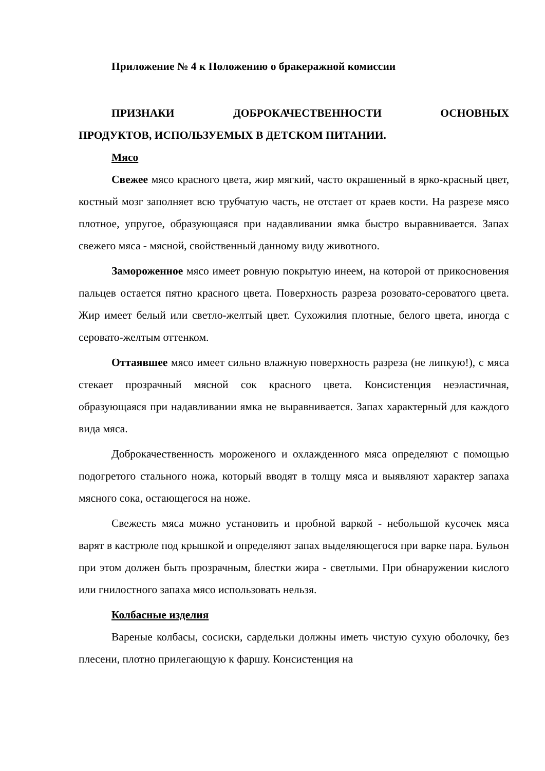Приложение № 4 к Положению о бракеражной комиссии
ПРИЗНАКИ ДОБРОКАЧЕСТВЕННОСТИ ОСНОВНЫХ
ПРОДУКТОВ, ИСПОЛЬЗУЕМЫХ В ДЕТСКОМ ПИТАНИИ.
Мясо
Свежее мясо красного цвета, жир мягкий, часто окрашенный в ярко-красный цвет, костный мозг заполняет всю трубчатую часть, не отстает от краев кости. На разрезе мясо плотное, упругое, образующаяся при надавливании ямка быстро выравнивается. Запах свежего мяса - мясной, свойственный данному виду животного.
Замороженное мясо имеет ровную покрытую инеем, на которой от прикосновения пальцев остается пятно красного цвета. Поверхность разреза розовато-сероватого цвета. Жир имеет белый или светло-желтый цвет. Сухожилия плотные, белого цвета, иногда с серовато-желтым оттенком.
Оттаявшее мясо имеет сильно влажную поверхность разреза (не липкую!), с мяса стекает прозрачный мясной сок красного цвета. Консистенция неэластичная, образующаяся при надавливании ямка не выравнивается. Запах характерный для каждого вида мяса.
Доброкачественность мороженого и охлажденного мяса определяют с помощью подогретого стального ножа, который вводят в толщу мяса и выявляют характер запаха мясного сока, остающегося на ноже.
Свежесть мяса можно установить и пробной варкой - небольшой кусочек мяса варят в кастрюле под крышкой и определяют запах выделяющегося при варке пара. Бульон при этом должен быть прозрачным, блестки жира - светлыми. При обнаружении кислого или гнилостного запаха мясо использовать нельзя.
Колбасные изделия
Вареные колбасы, сосиски, сардельки должны иметь чистую сухую оболочку, без плесени, плотно прилегающую к фаршу. Консистенция на